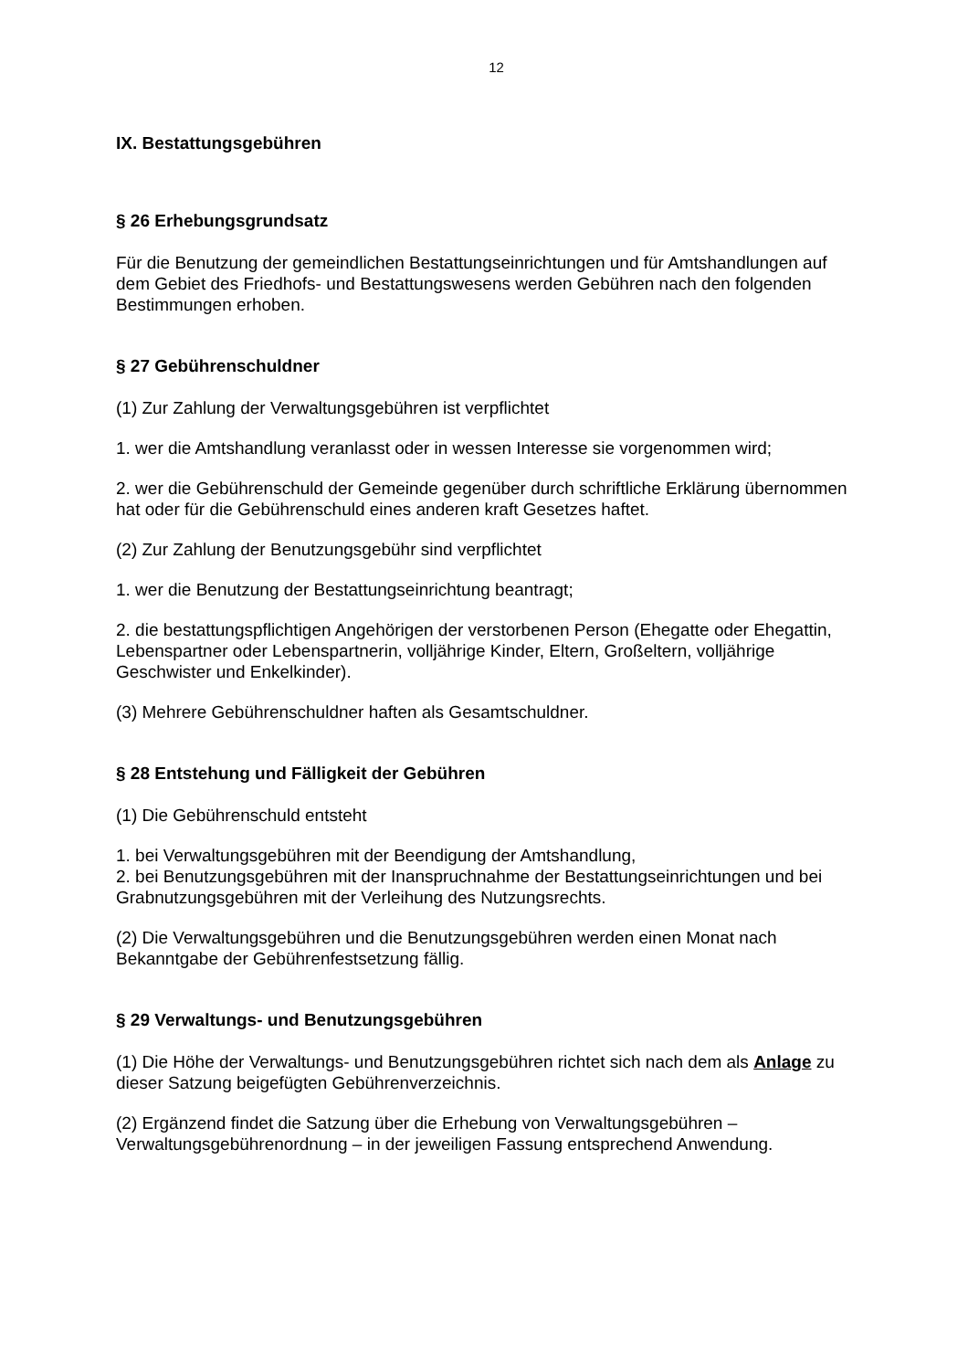12
IX. Bestattungsgebühren
§ 26 Erhebungsgrundsatz
Für die Benutzung der gemeindlichen Bestattungseinrichtungen und für Amtshandlungen auf dem Gebiet des Friedhofs- und Bestattungswesens werden Gebühren nach den folgenden Bestimmungen erhoben.
§ 27 Gebührenschuldner
(1) Zur Zahlung der Verwaltungsgebühren ist verpflichtet
1. wer die Amtshandlung veranlasst oder in wessen Interesse sie vorgenommen wird;
2. wer die Gebührenschuld der Gemeinde gegenüber durch schriftliche Erklärung übernommen hat oder für die Gebührenschuld eines anderen kraft Gesetzes haftet.
(2) Zur Zahlung der Benutzungsgebühr sind verpflichtet
1. wer die Benutzung der Bestattungseinrichtung beantragt;
2. die bestattungspflichtigen Angehörigen der verstorbenen Person (Ehegatte oder Ehegattin, Lebenspartner oder Lebenspartnerin, volljährige Kinder, Eltern, Großeltern, volljährige Geschwister und Enkelkinder).
(3) Mehrere Gebührenschuldner haften als Gesamtschuldner.
§ 28 Entstehung und Fälligkeit der Gebühren
(1) Die Gebührenschuld entsteht
1. bei Verwaltungsgebühren mit der Beendigung der Amtshandlung,
2. bei Benutzungsgebühren mit der Inanspruchnahme der Bestattungseinrichtungen und bei Grabnutzungsgebühren mit der Verleihung des Nutzungsrechts.
(2) Die Verwaltungsgebühren und die Benutzungsgebühren werden einen Monat nach Bekanntgabe der Gebührenfestsetzung fällig.
§ 29 Verwaltungs- und Benutzungsgebühren
(1) Die Höhe der Verwaltungs- und Benutzungsgebühren richtet sich nach dem als Anlage zu dieser Satzung beigefügten Gebührenverzeichnis.
(2) Ergänzend findet die Satzung über die Erhebung von Verwaltungsgebühren – Verwaltungsgebührenordnung – in der jeweiligen Fassung entsprechend Anwendung.